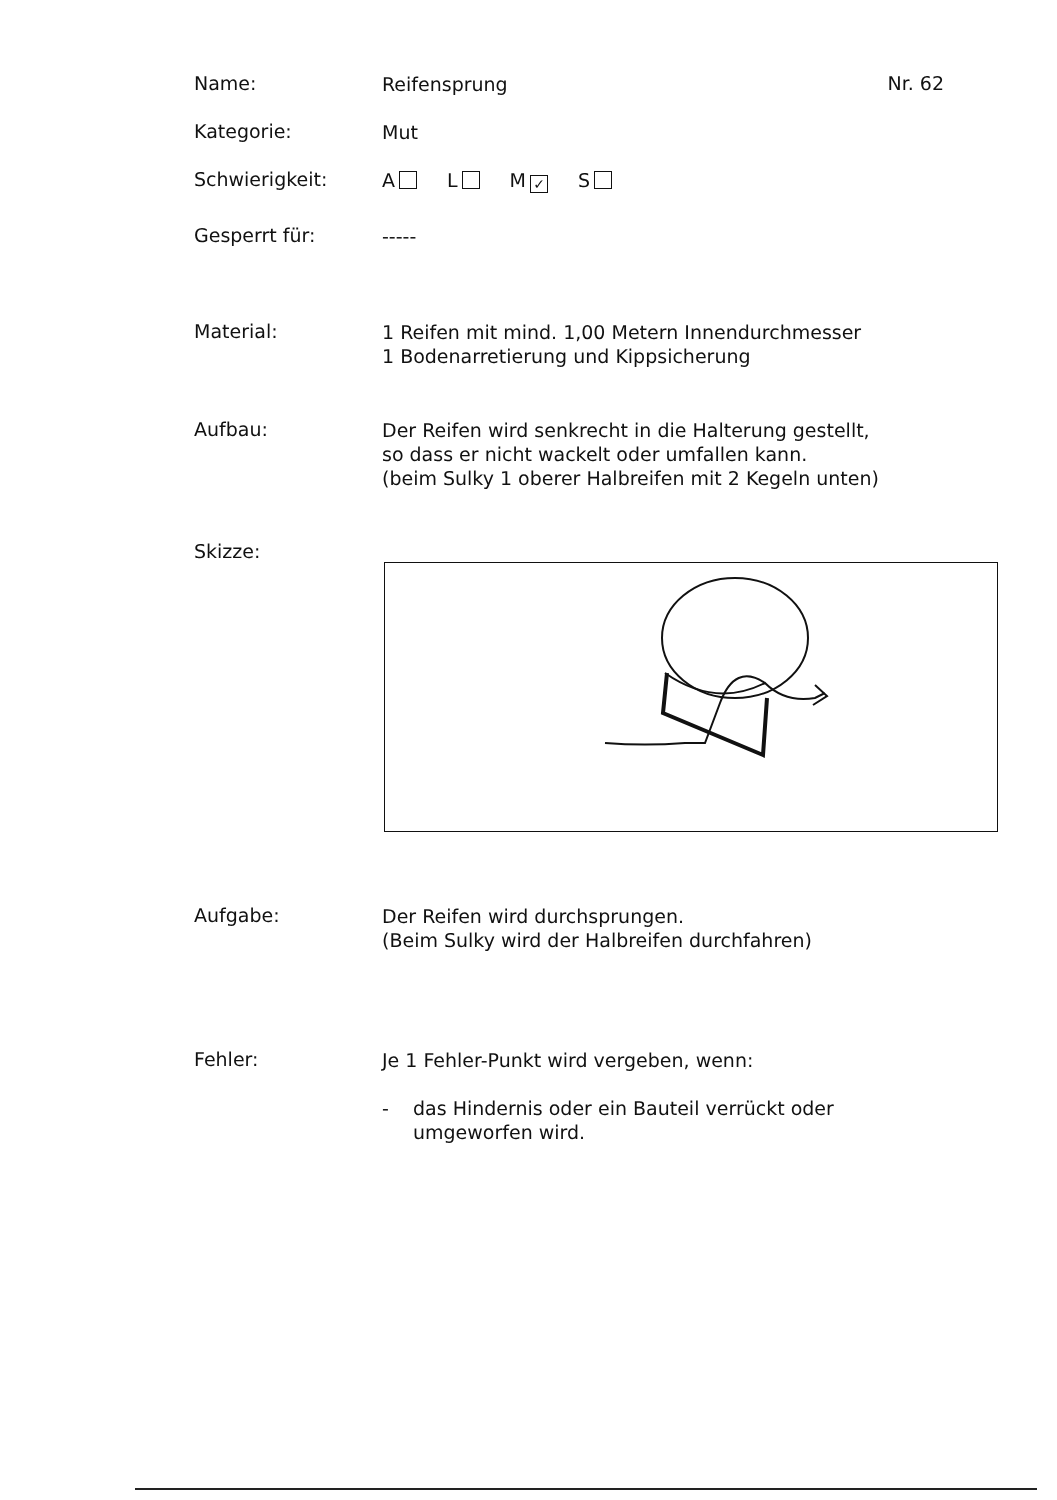Name:
Reifensprung
Nr. 62
Kategorie:
Mut
Schwierigkeit:
A L M ✓ S
Gesperrt für:
-----
Material:
1 Reifen mit mind. 1,00 Metern Innendurchmesser
1 Bodenarretierung und Kippsicherung
Aufbau:
Der Reifen wird senkrecht in die Halterung gestellt,
so dass er nicht wackelt oder umfallen kann.
(beim Sulky 1 oberer Halbreifen mit 2 Kegeln unten)
Skizze:
Aufgabe:
Der Reifen wird durchsprungen.
(Beim Sulky wird der Halbreifen durchfahren)
Fehler:
Je 1 Fehler-Punkt wird vergeben, wenn:
- das Hindernis oder ein Bauteil verrückt oder
umgeworfen wird.